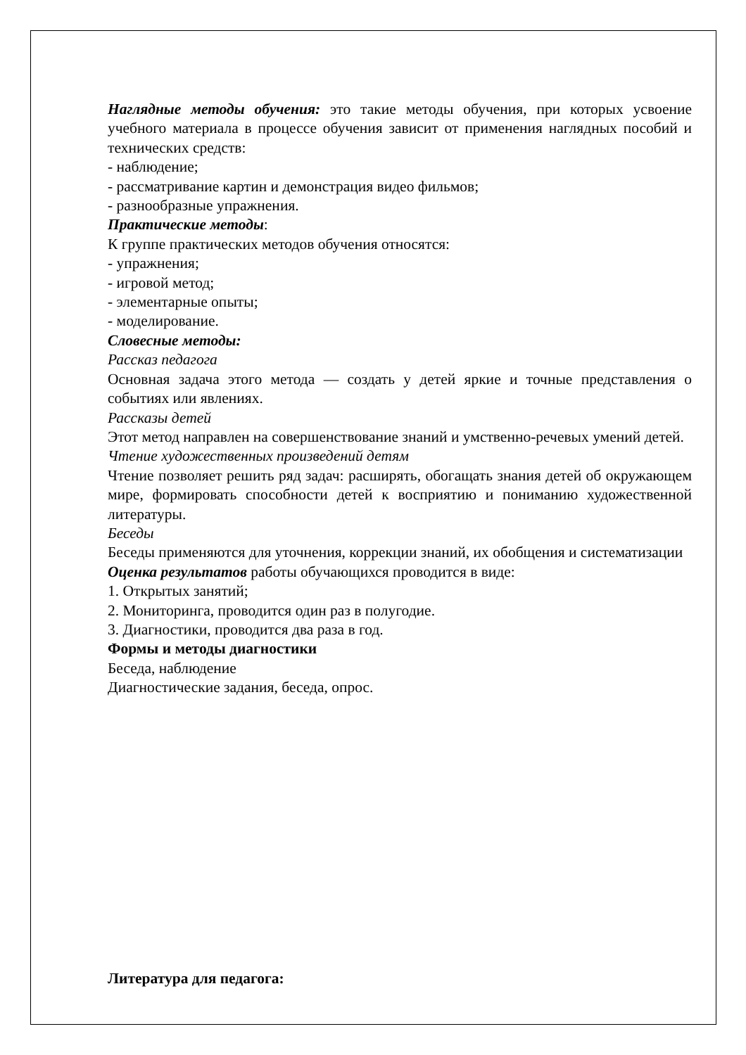Наглядные методы обучения: это такие методы обучения, при которых усвоение учебного материала в процессе обучения зависит от применения наглядных пособий и технических средств:
- наблюдение;
- рассматривание картин и демонстрация видео фильмов;
- разнообразные упражнения.
Практические методы:
К группе практических методов обучения относятся:
- упражнения;
- игровой метод;
- элементарные опыты;
- моделирование.
Словесные методы:
Рассказ педагога
Основная задача этого метода — создать у детей яркие и точные представления о событиях или явлениях.
Рассказы детей
Этот метод направлен на совершенствование знаний и умственно-речевых умений детей.
Чтение художественных произведений детям
Чтение позволяет решить ряд задач: расширять, обогащать знания детей об окружающем мире, формировать способности детей к восприятию и пониманию художественной литературы.
Беседы
Беседы применяются для уточнения, коррекции знаний, их обобщения и систематизации
Оценка результатов работы обучающихся проводится в виде:
1. Открытых занятий;
2. Мониторинга, проводится один раз в полугодие.
3. Диагностики, проводится два раза в год.
Формы и методы диагностики
Беседа, наблюдение
Диагностические задания, беседа, опрос.
Литература для педагога: